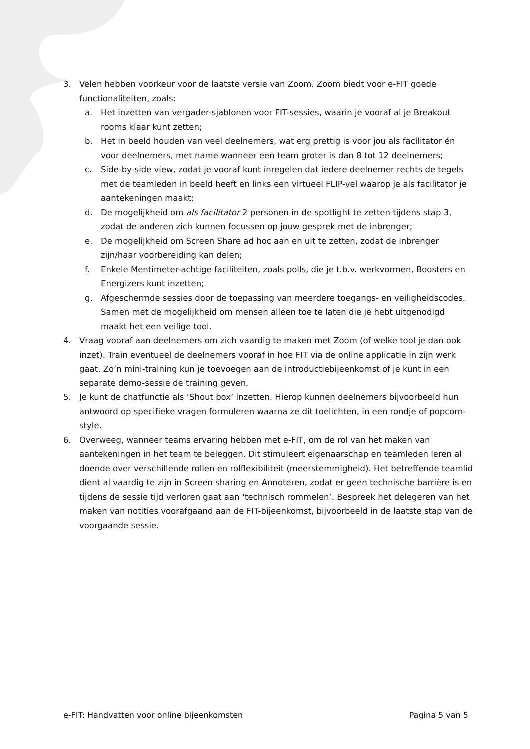3. Velen hebben voorkeur voor de laatste versie van Zoom. Zoom biedt voor e-FIT goede functionaliteiten, zoals:
a. Het inzetten van vergader-sjablonen voor FIT-sessies, waarin je vooraf al je Breakout rooms klaar kunt zetten;
b. Het in beeld houden van veel deelnemers, wat erg prettig is voor jou als facilitator én voor deelnemers, met name wanneer een team groter is dan 8 tot 12 deelnemers;
c. Side-by-side view, zodat je vooraf kunt inregelen dat iedere deelnemer rechts de tegels met de teamleden in beeld heeft en links een virtueel FLIP-vel waarop je als facilitator je aantekeningen maakt;
d. De mogelijkheid om als facilitator 2 personen in de spotlight te zetten tijdens stap 3, zodat de anderen zich kunnen focussen op jouw gesprek met de inbrenger;
e. De mogelijkheid om Screen Share ad hoc aan en uit te zetten, zodat de inbrenger zijn/haar voorbereiding kan delen;
f. Enkele Mentimeter-achtige faciliteiten, zoals polls, die je t.b.v. werkvormen, Boosters en Energizers kunt inzetten;
g. Afgeschermde sessies door de toepassing van meerdere toegangs- en veiligheidscodes. Samen met de mogelijkheid om mensen alleen toe te laten die je hebt uitgenodigd maakt het een veilige tool.
4. Vraag vooraf aan deelnemers om zich vaardig te maken met Zoom (of welke tool je dan ook inzet). Train eventueel de deelnemers vooraf in hoe FIT via de online applicatie in zijn werk gaat. Zo’n mini-training kun je toevoegen aan de introductiebijeenkomst of je kunt in een separate demo-sessie de training geven.
5. Je kunt de chatfunctie als ‘Shout box’ inzetten. Hierop kunnen deelnemers bijvoorbeeld hun antwoord op specifieke vragen formuleren waarna ze dit toelichten, in een rondje of popcorn-style.
6. Overweeg, wanneer teams ervaring hebben met e-FIT, om de rol van het maken van aantekeningen in het team te beleggen. Dit stimuleert eigenaarschap en teamleden leren al doende over verschillende rollen en rolflexibiliteit (meerstemmigheid). Het betreffende teamlid dient al vaardig te zijn in Screen sharing en Annoteren, zodat er geen technische barrière is en tijdens de sessie tijd verloren gaat aan ‘technisch rommelen’. Bespreek het delegeren van het maken van notities voorafgaand aan de FIT-bijeenkomst, bijvoorbeeld in de laatste stap van de voorgaande sessie.
e-FIT: Handvatten voor online bijeenkomsten Pagina 5 van 5